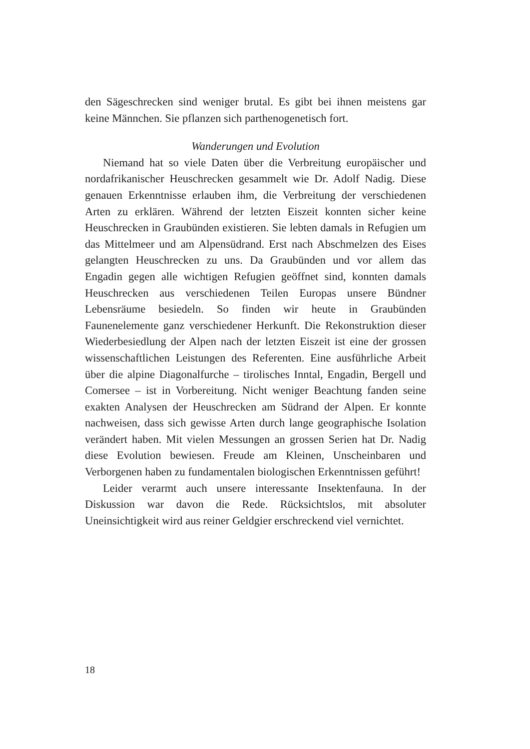den Sägeschrecken sind weniger brutal. Es gibt bei ihnen meistens gar keine Männchen. Sie pflanzen sich parthenogenetisch fort.
Wanderungen und Evolution
Niemand hat so viele Daten über die Verbreitung europäischer und nordafrikanischer Heuschrecken gesammelt wie Dr. Adolf Nadig. Diese genauen Erkenntnisse erlauben ihm, die Verbreitung der verschiedenen Arten zu erklären. Während der letzten Eiszeit konnten sicher keine Heuschrecken in Graubünden existieren. Sie lebten damals in Refugien um das Mittelmeer und am Alpensüdrand. Erst nach Abschmelzen des Eises gelangten Heuschrecken zu uns. Da Graubünden und vor allem das Engadin gegen alle wichtigen Refugien geöffnet sind, konnten damals Heuschrecken aus verschiedenen Teilen Europas unsere Bündner Lebensräume besiedeln. So finden wir heute in Graubünden Faunenelemente ganz verschiedener Herkunft. Die Rekonstruktion dieser Wiederbesiedlung der Alpen nach der letzten Eiszeit ist eine der grossen wissenschaftlichen Leistungen des Referenten. Eine ausführliche Arbeit über die alpine Diagonalfurche – tirolisches Inntal, Engadin, Bergell und Comersee – ist in Vorbereitung. Nicht weniger Beachtung fanden seine exakten Analysen der Heuschrecken am Südrand der Alpen. Er konnte nachweisen, dass sich gewisse Arten durch lange geographische Isolation verändert haben. Mit vielen Messungen an grossen Serien hat Dr. Nadig diese Evolution bewiesen. Freude am Kleinen, Unscheinbaren und Verborgenen haben zu fundamentalen biologischen Erkenntnissen geführt!
Leider verarmt auch unsere interessante Insektenfauna. In der Diskussion war davon die Rede. Rücksichtslos, mit absoluter Uneinsichtigkeit wird aus reiner Geldgier erschreckend viel vernichtet.
18